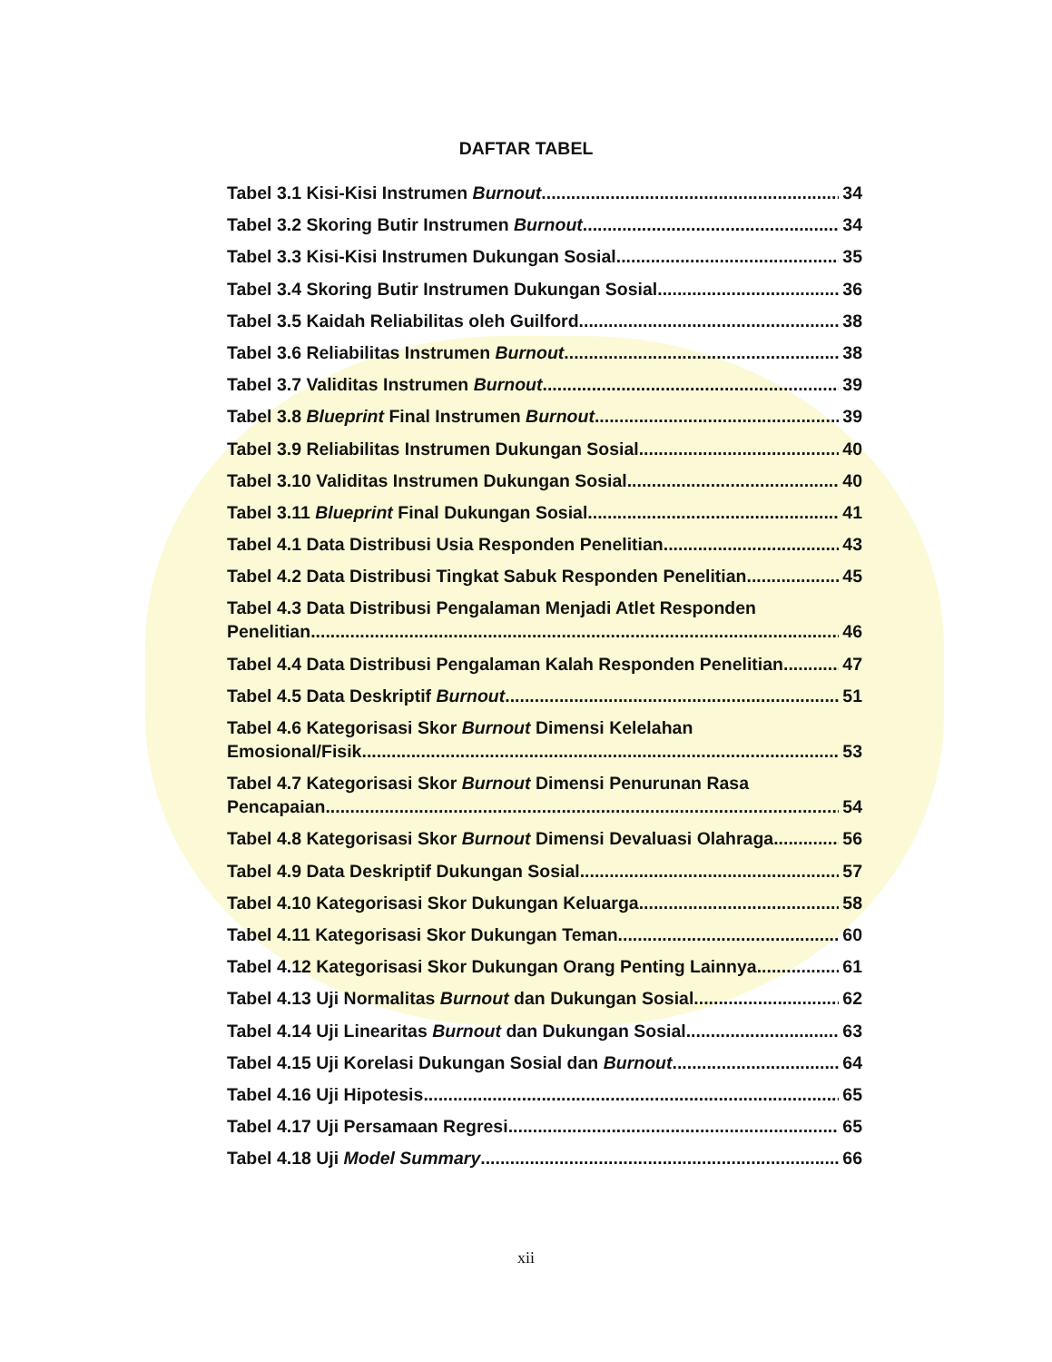DAFTAR TABEL
Tabel 3.1 Kisi-Kisi Instrumen Burnout 34
Tabel 3.2 Skoring Butir Instrumen Burnout 34
Tabel 3.3 Kisi-Kisi Instrumen Dukungan Sosial 35
Tabel 3.4 Skoring Butir Instrumen Dukungan Sosial 36
Tabel 3.5 Kaidah Reliabilitas oleh Guilford 38
Tabel 3.6 Reliabilitas Instrumen Burnout 38
Tabel 3.7 Validitas Instrumen Burnout 39
Tabel 3.8 Blueprint Final Instrumen Burnout 39
Tabel 3.9 Reliabilitas Instrumen Dukungan Sosial 40
Tabel 3.10 Validitas Instrumen Dukungan Sosial 40
Tabel 3.11 Blueprint Final Dukungan Sosial 41
Tabel 4.1 Data Distribusi Usia Responden Penelitian 43
Tabel 4.2 Data Distribusi Tingkat Sabuk Responden Penelitian 45
Tabel 4.3 Data Distribusi Pengalaman Menjadi Atlet Responden
Penelitian 46
Tabel 4.4 Data Distribusi Pengalaman Kalah Responden Penelitian 47
Tabel 4.5 Data Deskriptif Burnout 51
Tabel 4.6 Kategorisasi Skor Burnout Dimensi Kelelahan
Emosional/Fisik 53
Tabel 4.7 Kategorisasi Skor Burnout Dimensi Penurunan Rasa
Pencapaian 54
Tabel 4.8 Kategorisasi Skor Burnout Dimensi Devaluasi Olahraga 56
Tabel 4.9 Data Deskriptif Dukungan Sosial 57
Tabel 4.10 Kategorisasi Skor Dukungan Keluarga 58
Tabel 4.11 Kategorisasi Skor Dukungan Teman 60
Tabel 4.12 Kategorisasi Skor Dukungan Orang Penting Lainnya 61
Tabel 4.13 Uji Normalitas Burnout dan Dukungan Sosial 62
Tabel 4.14 Uji Linearitas Burnout dan Dukungan Sosial 63
Tabel 4.15 Uji Korelasi Dukungan Sosial dan Burnout 64
Tabel 4.16 Uji Hipotesis 65
Tabel 4.17 Uji Persamaan Regresi 65
Tabel 4.18 Uji Model Summary 66
xii